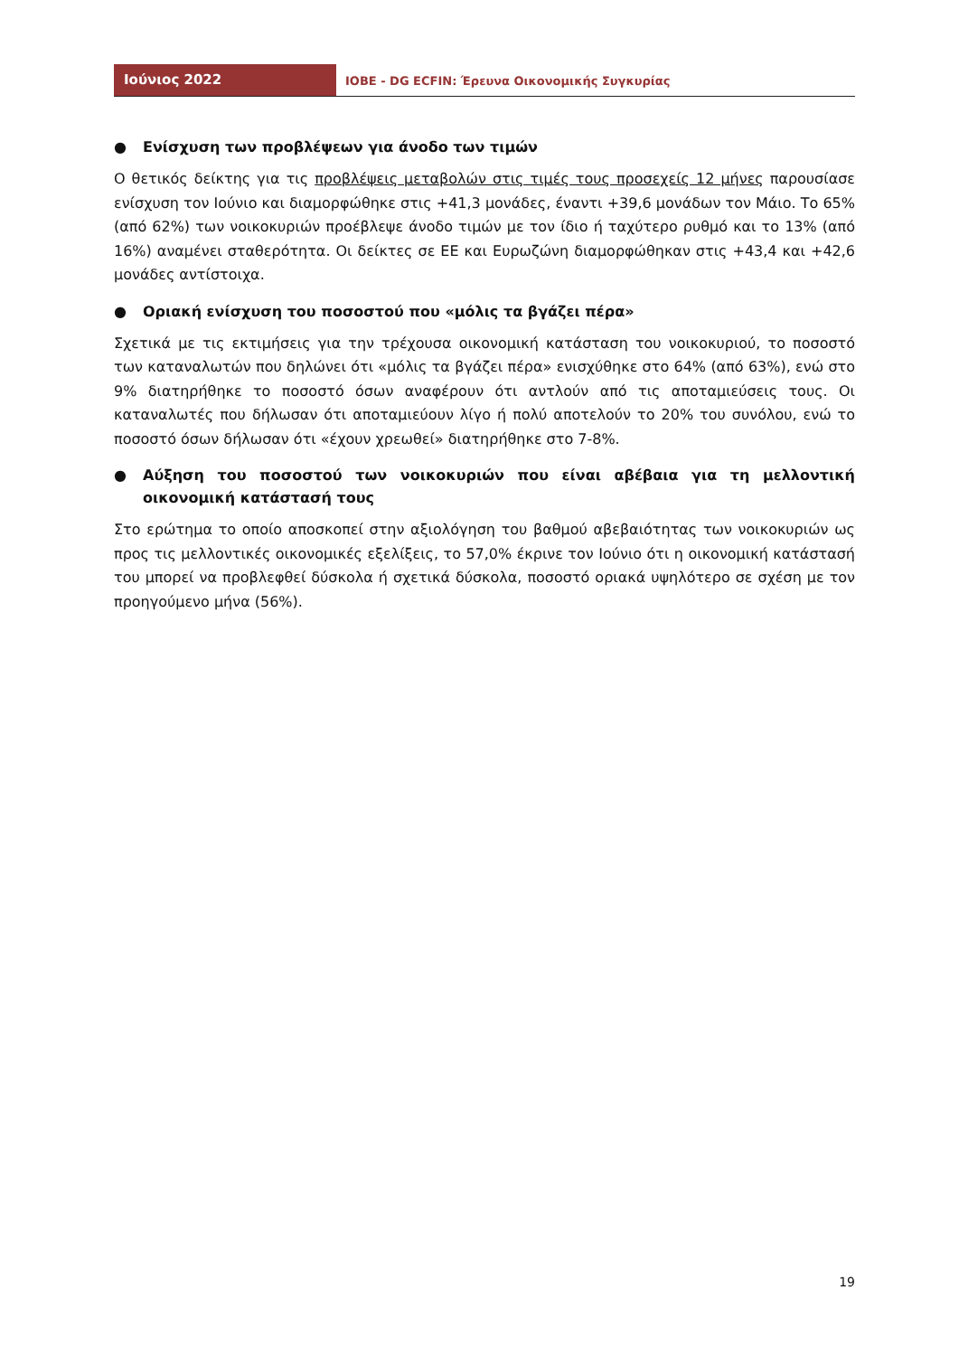Ιούνιος 2022
ΙΟΒΕ - DG ECFIN: Έρευνα Οικονομικής Συγκυρίας
● Ενίσχυση των προβλέψεων για άνοδο των τιμών
Ο θετικός δείκτης για τις προβλέψεις μεταβολών στις τιμές τους προσεχείς 12 μήνες παρουσίασε ενίσχυση τον Ιούνιο και διαμορφώθηκε στις +41,3 μονάδες, έναντι +39,6 μονάδων τον Μάιο. Το 65% (από 62%) των νοικοκυριών προέβλεψε άνοδο τιμών με τον ίδιο ή ταχύτερο ρυθμό και το 13% (από 16%) αναμένει σταθερότητα. Οι δείκτες σε ΕΕ και Ευρωζώνη διαμορφώθηκαν στις +43,4 και +42,6 μονάδες αντίστοιχα.
● Οριακή ενίσχυση του ποσοστού που «μόλις τα βγάζει πέρα»
Σχετικά με τις εκτιμήσεις για την τρέχουσα οικονομική κατάσταση του νοικοκυριού, το ποσοστό των καταναλωτών που δηλώνει ότι «μόλις τα βγάζει πέρα» ενισχύθηκε στο 64% (από 63%), ενώ στο 9% διατηρήθηκε το ποσοστό όσων αναφέρουν ότι αντλούν από τις αποταμιεύσεις τους. Οι καταναλωτές που δήλωσαν ότι αποταμιεύουν λίγο ή πολύ αποτελούν το 20% του συνόλου, ενώ το ποσοστό όσων δήλωσαν ότι «έχουν χρεωθεί» διατηρήθηκε στο 7-8%.
● Αύξηση του ποσοστού των νοικοκυριών που είναι αβέβαια για τη μελλοντική οικονομική κατάστασή τους
Στο ερώτημα το οποίο αποσκοπεί στην αξιολόγηση του βαθμού αβεβαιότητας των νοικοκυριών ως προς τις μελλοντικές οικονομικές εξελίξεις, το 57,0% έκρινε τον Ιούνιο ότι η οικονομική κατάστασή του μπορεί να προβλεφθεί δύσκολα ή σχετικά δύσκολα, ποσοστό οριακά υψηλότερο σε σχέση με τον προηγούμενο μήνα (56%).
19